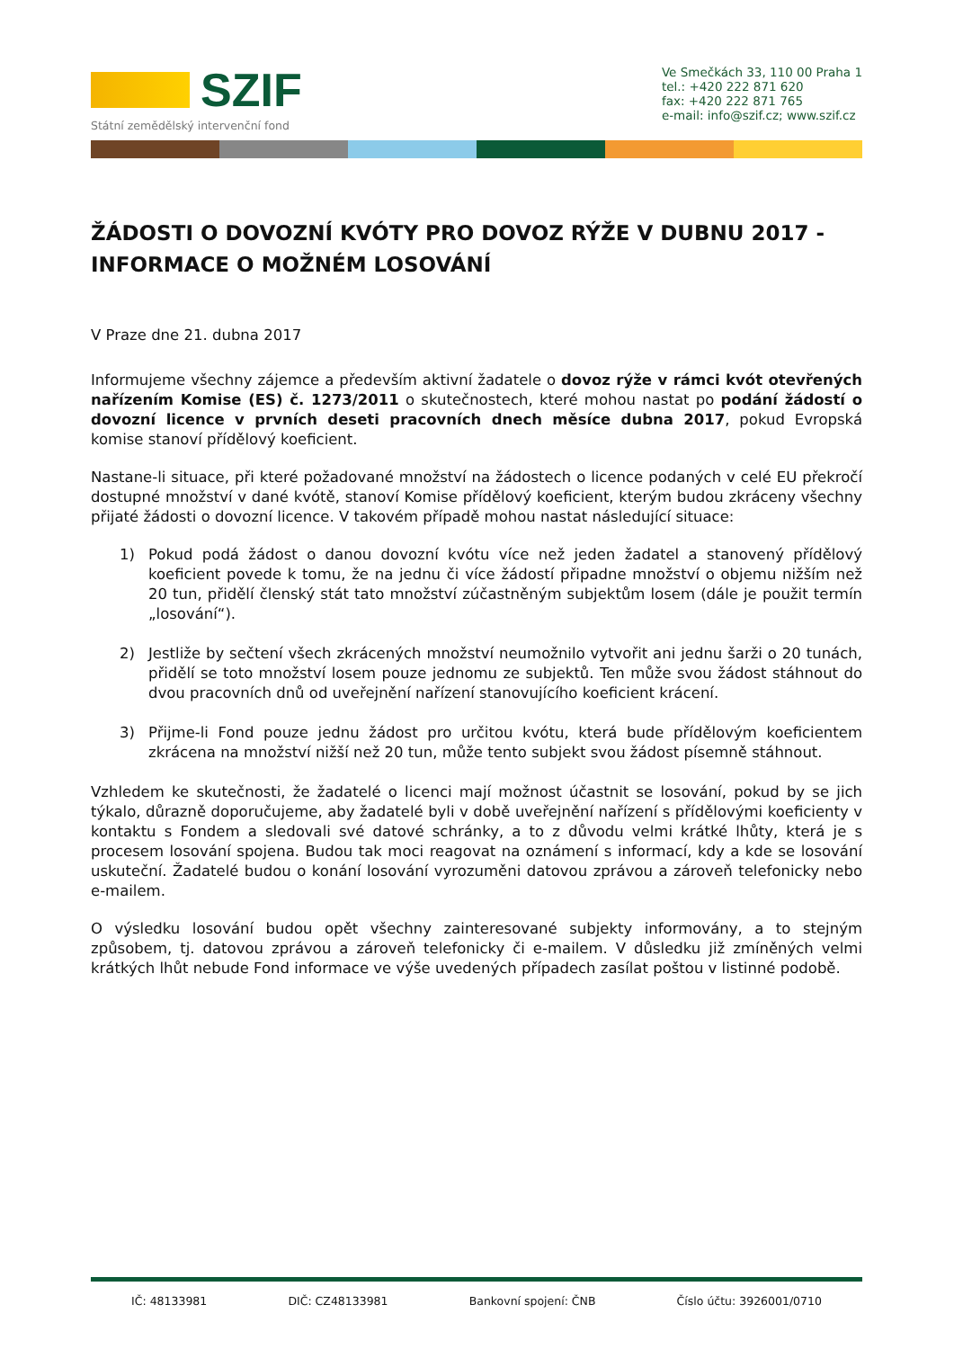SZIF
Státní zemědělský intervenční fond
Ve Smečkách 33, 110 00 Praha 1
tel.: +420 222 871 620
fax: +420 222 871 765
e-mail: info@szif.cz; www.szif.cz
ŽÁDOSTI O DOVOZNÍ KVÓTY PRO DOVOZ RÝŽE V DUBNU 2017 - INFORMACE O MOŽNÉM LOSOVÁNÍ
V Praze dne 21. dubna 2017
Informujeme všechny zájemce a především aktivní žadatele o dovoz rýže v rámci kvót otevřených nařízením Komise (ES) č. 1273/2011 o skutečnostech, které mohou nastat po podání žádostí o dovozní licence v prvních deseti pracovních dnech měsíce dubna 2017, pokud Evropská komise stanoví přídělový koeficient.
Nastane-li situace, při které požadované množství na žádostech o licence podaných v celé EU překročí dostupné množství v dané kvótě, stanoví Komise přídělový koeficient, kterým budou zkráceny všechny přijaté žádosti o dovozní licence. V takovém případě mohou nastat následující situace:
1) Pokud podá žádost o danou dovozní kvótu více než jeden žadatel a stanovený přídělový koeficient povede k tomu, že na jednu či více žádostí připadne množství o objemu nižším než 20 tun, přidělí členský stát tato množství zúčastněným subjektům losem (dále je použit termín „losování“).
2) Jestliže by sečtení všech zkrácených množství neumožnilo vytvořit ani jednu šarži o 20 tunách, přidělí se toto množství losem pouze jednomu ze subjektů. Ten může svou žádost stáhnout do dvou pracovních dnů od uveřejnění nařízení stanovujícího koeficient krácení.
3) Přijme-li Fond pouze jednu žádost pro určitou kvótu, která bude přídělovým koeficientem zkrácena na množství nižší než 20 tun, může tento subjekt svou žádost písemně stáhnout.
Vzhledem ke skutečnosti, že žadatelé o licenci mají možnost účastnit se losování, pokud by se jich týkalo, důrazně doporučujeme, aby žadatelé byli v době uveřejnění nařízení s přídělovými koeficienty v kontaktu s Fondem a sledovali své datové schránky, a to z důvodu velmi krátké lhůty, která je s procesem losování spojena. Budou tak moci reagovat na oznámení s informací, kdy a kde se losování uskuteční. Žadatelé budou o konání losování vyrozuměni datovou zprávou a zároveň telefonicky nebo e-mailem.
O výsledku losování budou opět všechny zainteresované subjekty informovány, a to stejným způsobem, tj. datovou zprávou a zároveň telefonicky či e-mailem. V důsledku již zmíněných velmi krátkých lhůt nebude Fond informace ve výše uvedených případech zasílat poštou v listinné podobě.
IČ: 48133981 DIČ: CZ48133981 Bankovní spojení: ČNB Číslo účtu: 3926001/0710